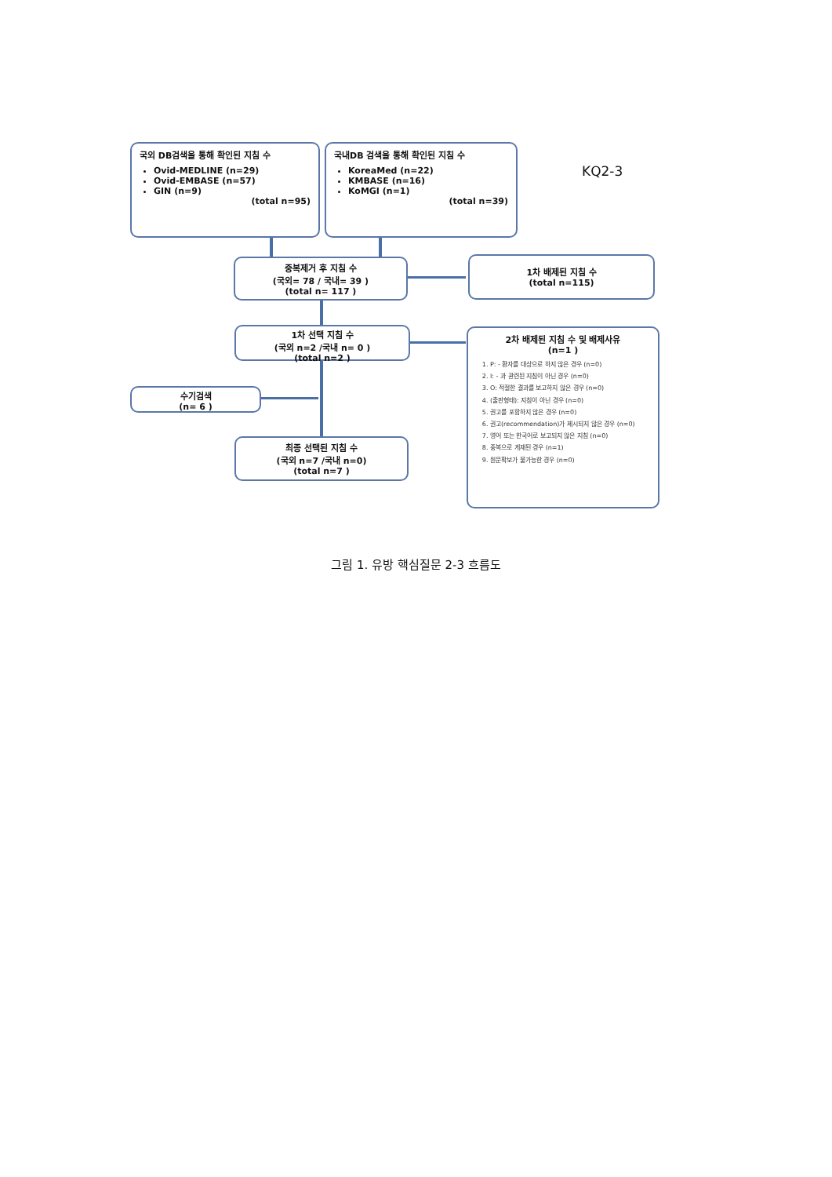국외 DB검색을 통해 확인된 지침 수
Ovid-MEDLINE (n=29)
Ovid-EMBASE (n=57)
GIN (n=9)
(total n=95)
국내DB 검색을 통해 확인된 지침 수
KoreaMed (n=22)
KMBASE (n=16)
KoMGI (n=1)
(total n=39)
KQ2-3
중복제거 후 지침 수
(국외= 78 / 국내= 39 )
(total n= 117 )
1차 배제된 지침 수
(total n=115)
1차 선택 지침 수
(국외 n=2 /국내 n= 0 )
(total n=2 )
2차 배제된 지침 수 및 배제사유
(n=1 )
1. P: - 환자를 대상으로 하지 않은 경우 (n=0)
2. I: - 과 관련된 지침이 아닌 경우 (n=0)
3. O: 적절한 결과를 보고하지 않은 경우 (n=0)
4. (출판형태): 지침이 아닌 경우 (n=0)
5. 권고를 포함하지 않은 경우 (n=0)
6. 권고(recommendation)가 제시되지 않은 경우 (n=0)
7. 영어 또는 한국어로 보고되지 않은 지침 (n=0)
8. 중복으로 게재된 경우 (n=1)
9. 원문확보가 불가능한 경우 (n=0)
수기검색
(n= 6 )
최종 선택된 지침 수
(국외 n=7 /국내 n=0)
(total n=7 )
그림 1. 유방 핵심질문 2-3 흐름도